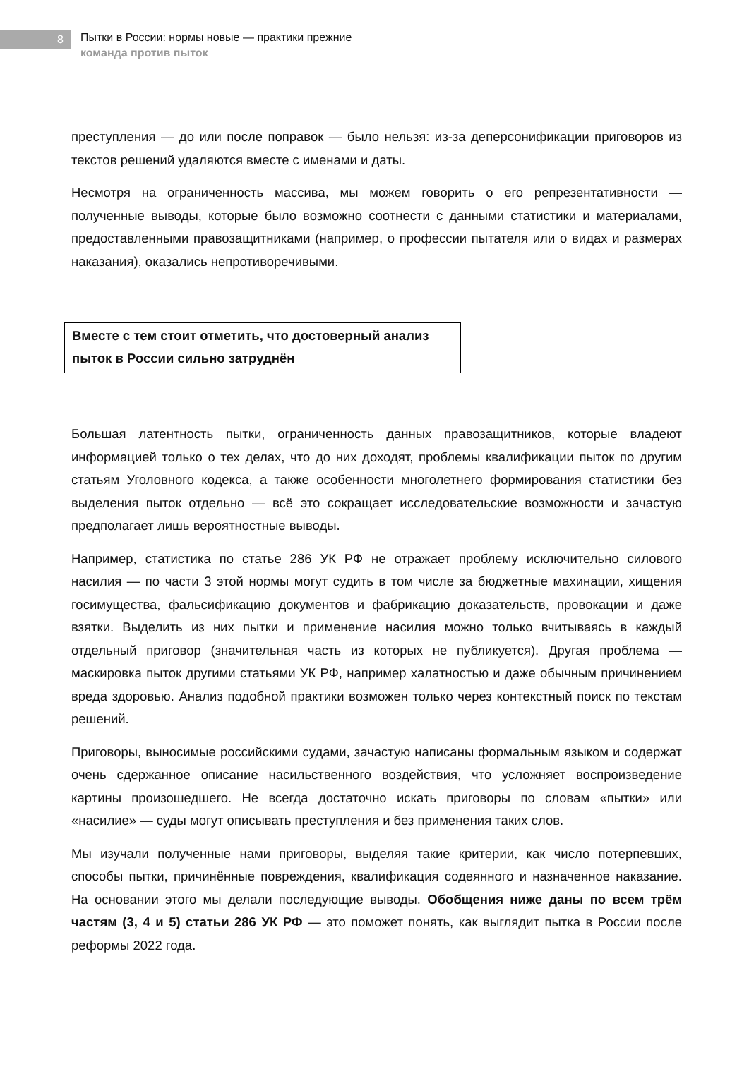8
Пытки в России: нормы новые — практики прежние
команда против пыток
преступления — до или после поправок — было нельзя: из‑за деперсонификации приговоров из текстов решений удаляются вместе с именами и даты.
Несмотря на ограниченность массива, мы можем говорить о его репрезентативности — полученные выводы, которые было возможно соотнести с данными статистики и материалами, предоставленными правозащитниками (например, о профессии пытателя или о видах и размерах наказания), оказались непротиворечивыми.
Вместе с тем стоит отметить, что достоверный анализ пыток в России сильно затруднён
Большая латентность пытки, ограниченность данных правозащитников, которые владеют информацией только о тех делах, что до них доходят, проблемы квалификации пыток по другим статьям Уголовного кодекса, а также особенности многолетнего формирования статистики без выделения пыток отдельно — всё это сокращает исследовательские возможности и зачастую предполагает лишь вероятностные выводы.
Например, статистика по статье 286 УК РФ не отражает проблему исключительно силового насилия — по части 3 этой нормы могут судить в том числе за бюджетные махинации, хищения госимущества, фальсификацию документов и фабрикацию доказательств, провокации и даже взятки. Выделить из них пытки и применение насилия можно только вчитываясь в каждый отдельный приговор (значительная часть из которых не публикуется). Другая проблема — маскировка пыток другими статьями УК РФ, например халатностью и даже обычным причинением вреда здоровью. Анализ подобной практики возможен только через контекстный поиск по текстам решений.
Приговоры, выносимые российскими судами, зачастую написаны формальным языком и содержат очень сдержанное описание насильственного воздействия, что усложняет воспроизведение картины произошедшего. Не всегда достаточно искать приговоры по словам «пытки» или «насилие» — суды могут описывать преступления и без применения таких слов.
Мы изучали полученные нами приговоры, выделяя такие критерии, как число потерпевших, способы пытки, причинённые повреждения, квалификация содеянного и назначенное наказание. На основании этого мы делали последующие выводы. Обобщения ниже даны по всем трём частям (3, 4 и 5) статьи 286 УК РФ — это поможет понять, как выглядит пытка в России после реформы 2022 года.